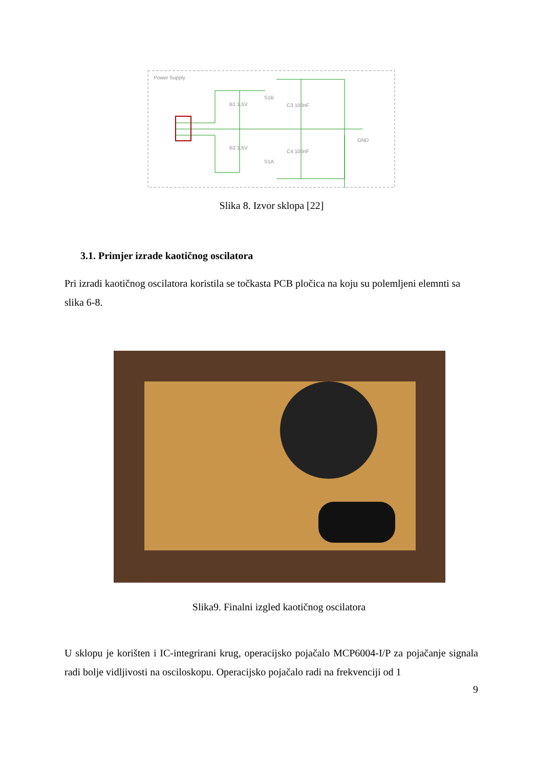Power Supply
B1 1.5V
B2 1.5V
S1B
S1A
C3 100nF
C4 100nF
GND
Slika 8. Izvor sklopa [22]
3.1. Primjer izrade kaotičnog oscilatora
Pri izradi kaotičnog oscilatora koristila se točkasta PCB pločica na koju su polemljeni elemnti sa slika 6-8.
Slika9. Finalni izgled kaotičnog oscilatora
U sklopu je korišten i IC-integrirani krug, operacijsko pojačalo MCP6004-I/P za pojačanje signala radi bolje vidljivosti na osciloskopu. Operacijsko pojačalo radi na frekvenciji od 1
9